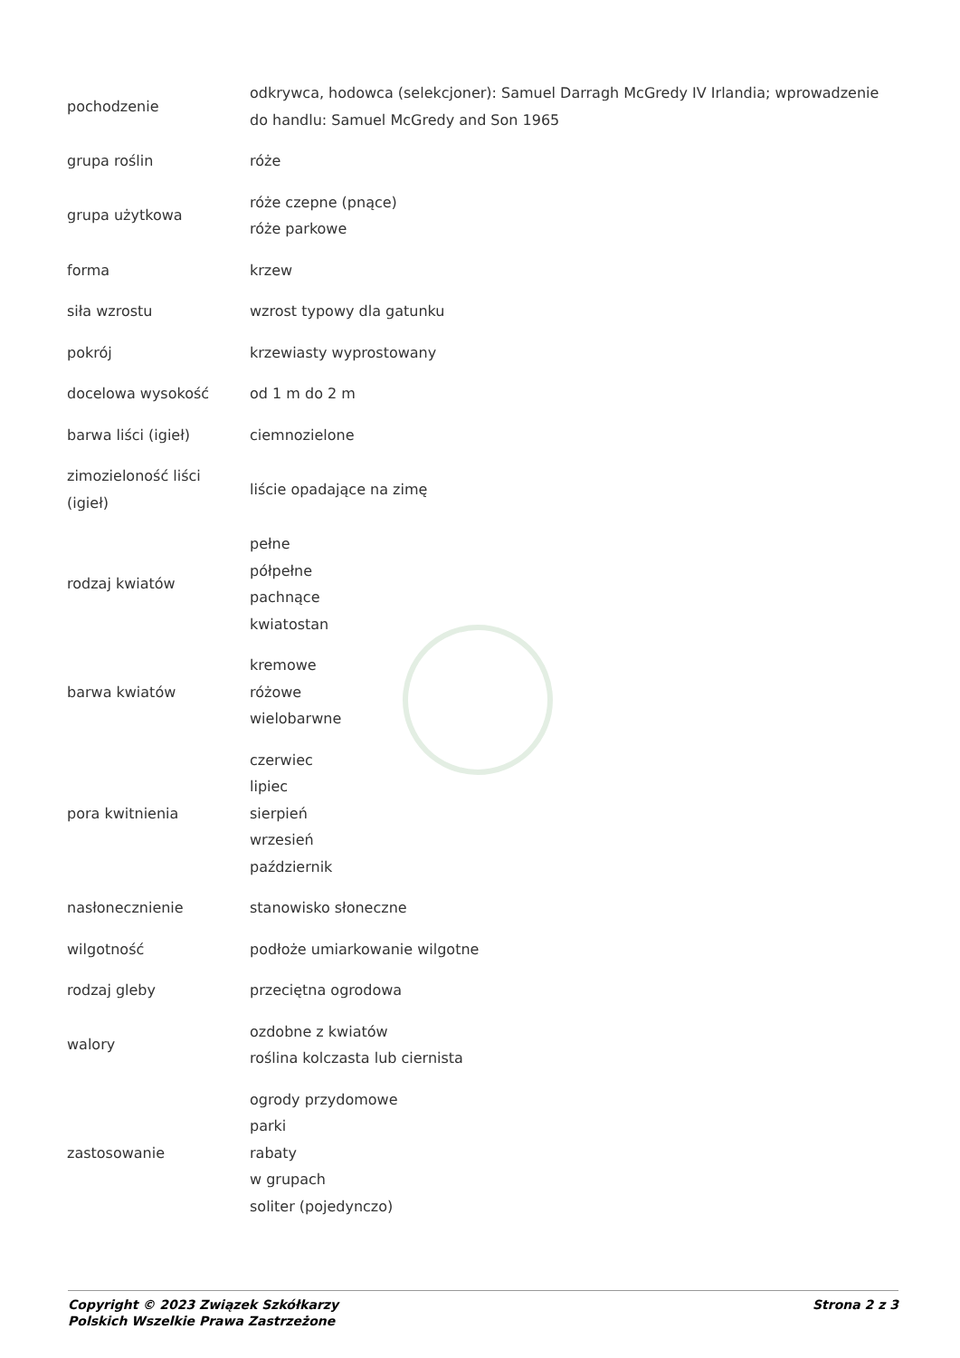| pochodzenie | odkrywca, hodowca (selekcjoner): Samuel Darragh McGredy IV Irlandia; wprowadzenie do handlu: Samuel McGredy and Son 1965 |
| grupa roślin | róże |
| grupa użytkowa | róże czepne (pnące) róże parkowe |
| forma | krzew |
| siła wzrostu | wzrost typowy dla gatunku |
| pokrój | krzewiasty wyprostowany |
| docelowa wysokość | od 1 m do 2 m |
| barwa liści (igieł) | ciemnozielone |
| zimozieloność liści (igieł) | liście opadające na zimę |
| rodzaj kwiatów | pełne półpełne pachnące kwiatostan |
| barwa kwiatów | kremowe różowe wielobarwne |
| pora kwitnienia | czerwiec lipiec sierpień wrzesień październik |
| nasłonecznienie | stanowisko słoneczne |
| wilgotność | podłoże umiarkowanie wilgotne |
| rodzaj gleby | przeciętna ogrodowa |
| walory | ozdobne z kwiatów roślina kolczasta lub ciernista |
| zastosowanie | ogrody przydomowe parki rabaty w grupach soliter (pojedynczo) |
Copyright © 2023 Związek Szkółkarzy
Polskich Wszelkie Prawa Zastrzeżone
Strona 2 z 3